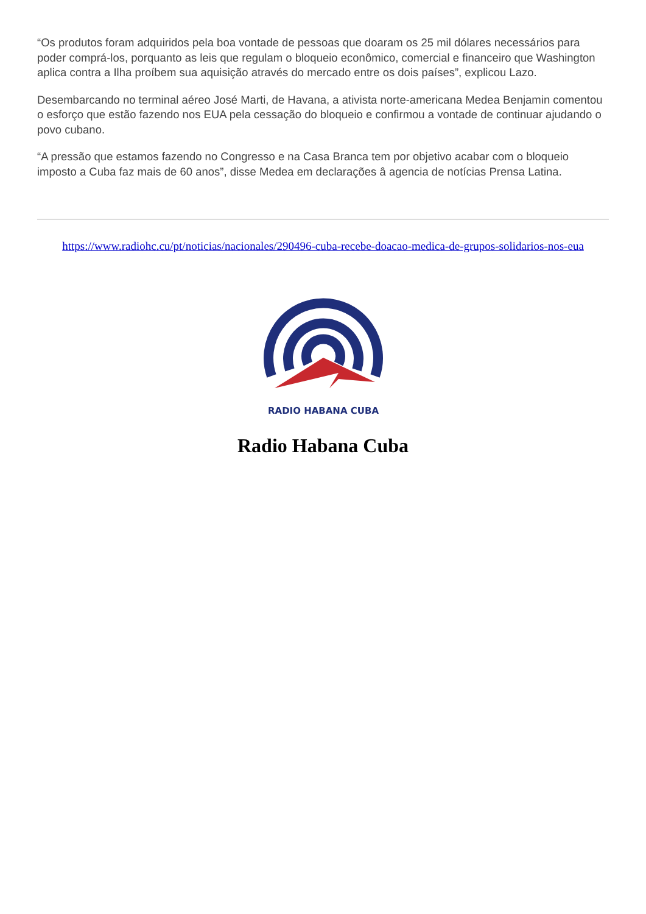“Os produtos foram adquiridos pela boa vontade de pessoas que doaram os 25 mil dólares necessários para poder comprá-los, porquanto as leis que regulam o bloqueio econômico, comercial e financeiro que Washington aplica contra a Ilha proíbem sua aquisição através do mercado entre os dois países”, explicou Lazo.
Desembarcando no terminal aéreo José Marti, de Havana, a ativista norte-americana Medea Benjamin comentou o esforço que estão fazendo nos EUA pela cessação do bloqueio e confirmou a vontade de continuar ajudando o povo cubano.
“A pressão que estamos fazendo no Congresso e na Casa Branca tem por objetivo acabar com o bloqueio imposto a Cuba faz mais de 60 anos”, disse Medea em declarações â agencia de notícias Prensa Latina.
https://www.radiohc.cu/pt/noticias/nacionales/290496-cuba-recebe-doacao-medica-de-grupos-solidarios-nos-eua
RADIO HABANA CUBA
Radio Habana Cuba